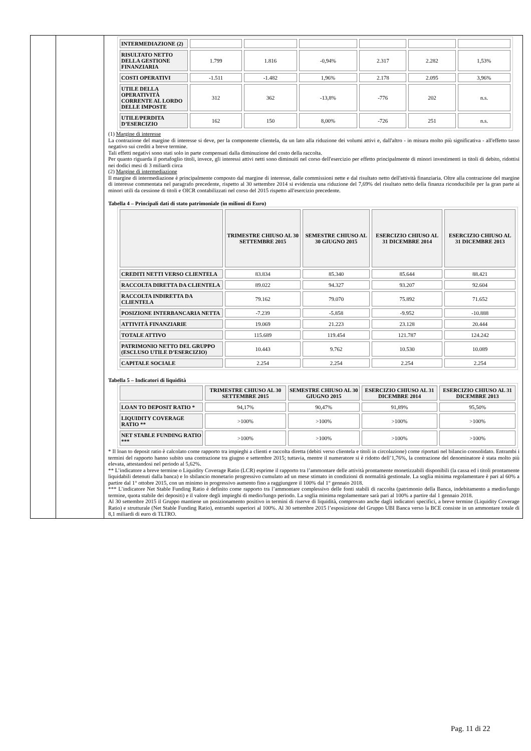| INTERMEDIAZIONE (2) | | | | | | |
| RISULTATO NETTO DELLA GESTIONE FINANZIARIA | 1.799 | 1.816 | -0,94% | 2.317 | 2.282 | 1,53% |
| COSTI OPERATIVI | -1.511 | -1.482 | 1,96% | 2.178 | 2.095 | 3,96% |
| UTILE DELLA OPERATIVITÀ CORRENTE AL LORDO DELLE IMPOSTE | 312 | 362 | -13,8% | -776 | 202 | n.s. |
| UTILE/PERDITA D’ESERCIZIO | 162 | 150 | 8,00% | -726 | 251 | n.s. |
(1) Margine di interesse
La contrazione del margine di interesse si deve, per la componente clientela, da un lato alla riduzione dei volumi attivi e, dall'altro - in misura molto più significativa - all'effetto tasso negativo sui crediti a breve termine.
Tali effetti negativi sono stati solo in parte compensati dalla diminuzione del costo della raccolta.
Per quanto riguarda il portafoglio titoli, invece, gli interessi attivi netti sono diminuiti nel corso dell'esercizio per effetto principalmente di minori investimenti in titoli di debito, ridottisi nei dodici mesi di 3 miliardi circa
(2) Margine di intermediazione
Il margine di intermediazione è principalmente composto dal margine di interesse, dalle commissioni nette e dal risultato netto dell'attività finanziaria. Oltre alla contrazione del margine di interesse commentata nel paragrafo precedente, rispetto al 30 settembre 2014 si evidenzia una riduzione del 7,69% del risultato netto della finanza riconducibile per la gran parte ai minori utili da cessione di titoli e OICR contabilizzati nel corso del 2015 rispetto all'esercizio precedente.
Tabella 4 – Principali dati di stato patrimoniale (in milioni di Euro)
| | TRIMESTRE CHIUSO AL 30 SETTEMBRE 2015 | SEMESTRE CHIUSO AL 30 GIUGNO 2015 | ESERCIZIO CHIUSO AL 31 DICEMBRE 2014 | ESERCIZIO CHIUSO AL 31 DICEMBRE 2013 |
| --- | --- | --- | --- | --- |
| CREDITI NETTI VERSO CLIENTELA | 83.834 | 85.340 | 85.644 | 88.421 |
| RACCOLTA DIRETTA DA CLIENTELA | 89.022 | 94.327 | 93.207 | 92.604 |
| RACCOLTA INDIRETTA DA CLIENTELA | 79.162 | 79.070 | 75.892 | 71.652 |
| POSIZIONE INTERBANCARIA NETTA | -7.239 | -5.858 | -9.952 | -10.888 |
| ATTIVITÀ FINANZIARIE | 19.069 | 21.223 | 23.128 | 20.444 |
| TOTALE ATTIVO | 115.689 | 119.454 | 121.787 | 124.242 |
| PATRIMONIO NETTO DEL GRUPPO (ESCLUSO UTILE D’ESERCIZIO) | 10.443 | 9.762 | 10.530 | 10.089 |
| CAPITALE SOCIALE | 2.254 | 2.254 | 2.254 | 2.254 |
Tabella 5 – Indicatori di liquidità
| | TRIMESTRE CHIUSO AL 30 SETTEMBRE 2015 | SEMESTRE CHIUSO AL 30 GIUGNO 2015 | ESERCIZIO CHIUSO AL 31 DICEMBRE 2014 | ESERCIZIO CHIUSO AL 31 DICEMBRE 2013 |
| --- | --- | --- | --- | --- |
| LOAN TO DEPOSIT RATIO * | 94,17% | 90,47% | 91,89% | 95,50% |
| LIQUIDITY COVERAGE RATIO ** | >100% | >100% | >100% | >100% |
| NET STABLE FUNDING RATIO *** | >100% | >100% | >100% | >100% |
* Il loan to deposit ratio è calcolato come rapporto tra impieghi a clienti e raccolta diretta (debiti verso clientela e titoli in circolazione) come riportati nel bilancio consolidato. Entrambi i termini del rapporto hanno subito una contrazione tra giugno e settembre 2015; tuttavia, mentre il numeratore si è ridotto dell’1,76%, la contrazione del denominatore è stata molto più elevata, attestandosi nel periodo al 5,62%.
** L’indicatore a breve termine o Liquidity Coverage Ratio (LCR) esprime il rapporto tra l’ammontare delle attività prontamente monetizzabili disponibili (la cassa ed i titoli prontamente liquidabili detenuti dalla banca) e lo sbilancio monetario progressivo cumulato ad un mese stimato in condizioni di normalità gestionale. La soglia minima regolamentare è pari al 60% a partire dal 1° ottobre 2015, con un minimo in progressivo aumento fino a raggiungere il 100% dal 1° gennaio 2018.
*** L’indicatore Net Stable Funding Ratio è definito come rapporto tra l’ammontare complessivo delle fonti stabili di raccolta (patrimonio della Banca, indebitamento a medio/lungo termine, quota stabile dei depositi) e il valore degli impieghi di medio/lungo periodo. La soglia minima regolamentare sarà pari al 100% a partire dal 1 gennaio 2018.
Al 30 settembre 2015 il Gruppo mantiene un posizionamento positivo in termini di riserve di liquidità, comprovato anche dagli indicatori specifici, a breve termine (Liquidity Coverage Ratio) e strutturale (Net Stable Funding Ratio), entrambi superiori al 100%. Al 30 settembre 2015 l’esposizione del Gruppo UBI Banca verso la BCE consiste in un ammontare totale di 8,1 miliardi di euro di TLTRO.
Pag. 11 di 22